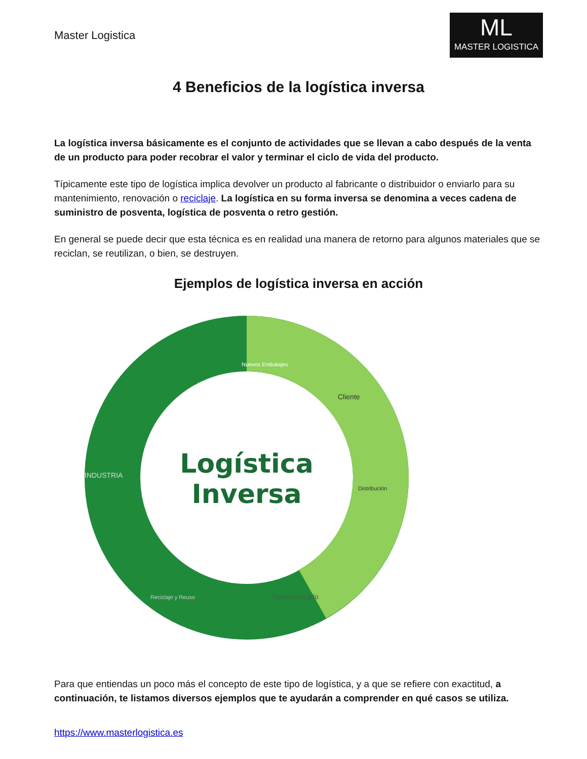Master Logistica
ML
MASTER LOGISTICA
4 Beneficios de la logística inversa
La logística inversa básicamente es el conjunto de actividades que se llevan a cabo después de la venta de un producto para poder recobrar el valor y terminar el ciclo de vida del producto.
Típicamente este tipo de logística implica devolver un producto al fabricante o distribuidor o enviarlo para su mantenimiento, renovación o reciclaje. La logística en su forma inversa se denomina a veces cadena de suministro de posventa, logística de posventa o retro gestión.
En general se puede decir que esta técnica es en realidad una manera de retorno para algunos materiales que se reciclan, se reutilizan, o bien, se destruyen.
Ejemplos de logística inversa en acción
Logística
Inversa
Nuevos Embalajes
Cliente
Distribución
Supermercado
Reciclaje y Reuso
INDUSTRIA
Para que entiendas un poco más el concepto de este tipo de logística, y a que se refiere con exactitud, a continuación, te listamos diversos ejemplos que te ayudarán a comprender en qué casos se utiliza.
https://www.masterlogistica.es